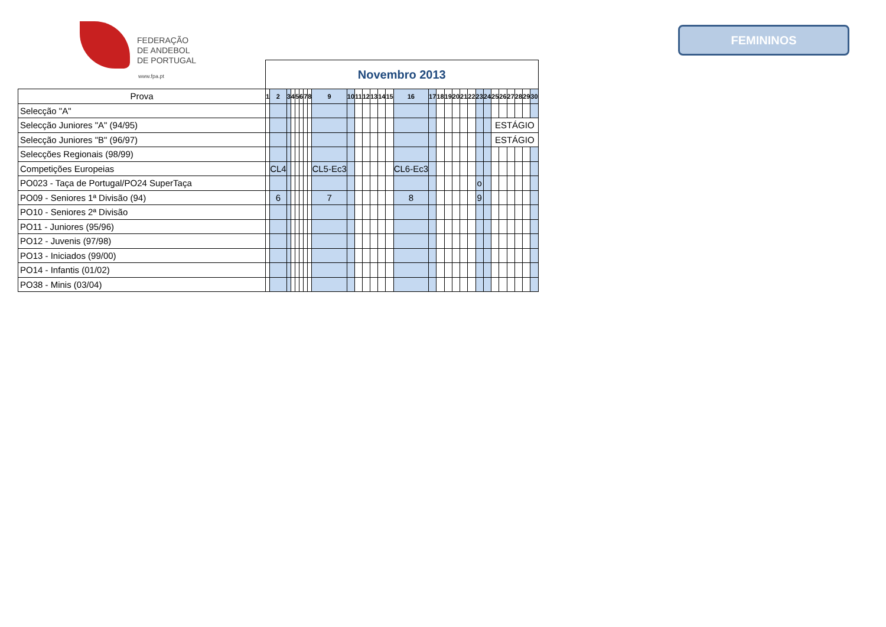FEDERAÇÃO
DE ANDEBOL
DE PORTUGAL
www.fpa.pt
FEMININOS
| | Novembro 2013 | | | | | | | | | | | | | | | | | | | | | | | | | | | | | |
| Prova | 1 | 2 | 3 | 4 | 5 | 6 | 7 | 8 | 9 | 10 | 11 | 12 | 13 | 14 | 15 | 16 | 17 | 18 | 19 | 20 | 21 | 22 | 23 | 24 | 25 | 26 | 27 | 28 | 29 | 30 |
| Selecção "A" | | | | | | | | | | | | | | | | | | | | | | | | | | | | | | |
| Selecção Juniores "A" (94/95) | | | | | | | | | | | | | | | | | | | | | | | | | ESTÁGIO | | | | | |
| Selecção Juniores "B" (96/97) | | | | | | | | | | | | | | | | | | | | | | | | | ESTÁGIO | | | | | |
| Selecções Regionais (98/99) | | | | | | | | | | | | | | | | | | | | | | | | | | | | | | |
| Competições Europeias | | CL4 | | | | | | | CL5-Ec3 | | | | | | | CL6-Ec3 | | | | | | | | | | | | | | |
| PO023 - Taça de Portugal/PO24 SuperTaça | | | | | | | | | | | | | | | | | | | | | | | o | | | | | | | |
| PO09 - Seniores 1ª Divisão (94) | | 6 | | | | | | | 7 | | | | | | | 8 | | | | | | | 9 | | | | | | | |
| PO10 - Seniores 2ª Divisão | | | | | | | | | | | | | | | | | | | | | | | | | | | | | | |
| PO11 - Juniores (95/96) | | | | | | | | | | | | | | | | | | | | | | | | | | | | | | |
| PO12 - Juvenis (97/98) | | | | | | | | | | | | | | | | | | | | | | | | | | | | | | |
| PO13 - Iniciados (99/00) | | | | | | | | | | | | | | | | | | | | | | | | | | | | | | |
| PO14 - Infantis (01/02) | | | | | | | | | | | | | | | | | | | | | | | | | | | | | | |
| PO38 - Minis (03/04) | | | | | | | | | | | | | | | | | | | | | | | | | | | | | | |